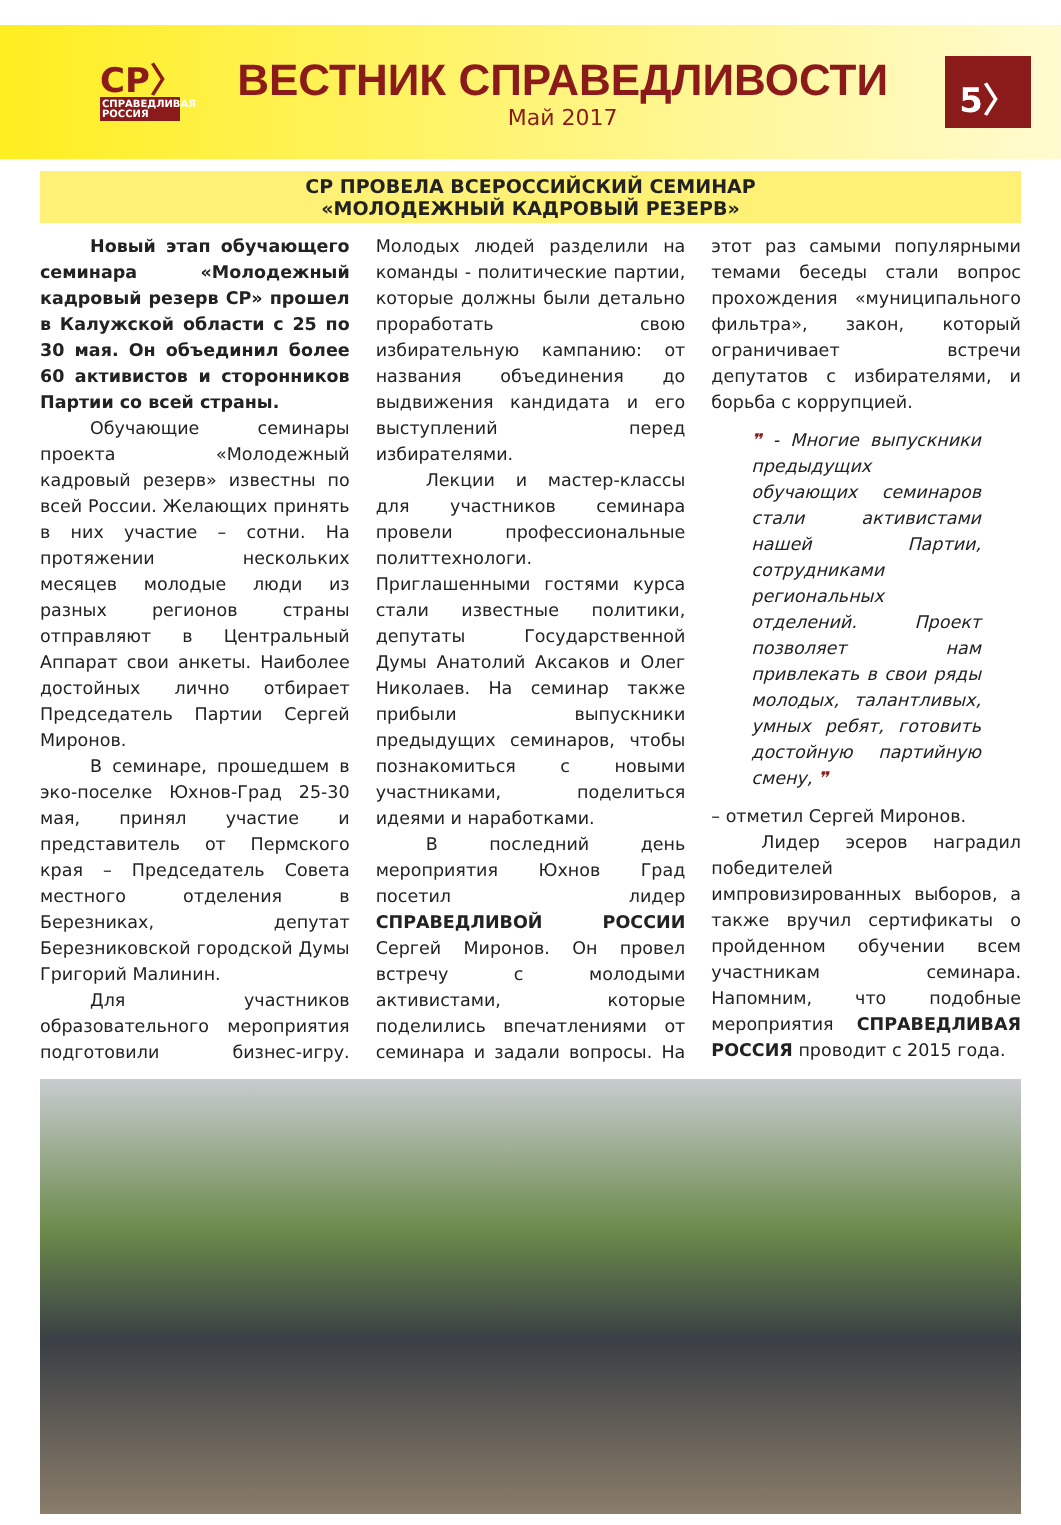СР〉
СПРАВЕДЛИВАЯ РОССИЯ
ВЕСТНИК СПРАВЕДЛИВОСТИ
Май 2017
5〉
СР ПРОВЕЛА ВСЕРОССИЙСКИЙ СЕМИНАР
«МОЛОДЕЖНЫЙ КАДРОВЫЙ РЕЗЕРВ»
Новый этап обучающего семинара «Молодежный кадровый резерв СР» прошел в Калужской области с 25 по 30 мая. Он объединил более 60 активистов и сторонников Партии со всей страны.
Обучающие семинары проекта «Молодежный кадровый резерв» известны по всей России. Желающих принять в них участие – сотни. На протяжении нескольких месяцев молодые люди из разных регионов страны отправляют в Центральный Аппарат свои анкеты. Наиболее достойных лично отбирает Председатель Партии Сергей Миронов.
В семинаре, прошедшем в эко-поселке Юхнов-Град 25-30 мая, принял участие и представитель от Пермского края – Председатель Совета местного отделения в Березниках, депутат Березниковской городской Думы Григорий Малинин.
Для участников образовательного мероприятия подготовили бизнес-игру. Молодых людей разделили на команды - политические партии, которые должны были детально проработать свою избирательную кампанию: от названия объединения до выдвижения кандидата и его выступлений перед избирателями.
Лекции и мастер-классы для участников семинара провели профессиональные политтехнологи. Приглашенными гостями курса стали известные политики, депутаты Государственной Думы Анатолий Аксаков и Олег Николаев. На семинар также прибыли выпускники предыдущих семинаров, чтобы познакомиться с новыми участниками, поделиться идеями и наработками.
В последний день мероприятия Юхнов Град посетил лидер СПРАВЕДЛИВОЙ РОССИИ Сергей Миронов. Он провел встречу с молодыми активистами, которые поделились впечатлениями от семинара и задали вопросы. На этот раз самыми популярными темами беседы стали вопрос прохождения «муниципального фильтра», закон, который ограничивает встречи депутатов с избирателями, и борьба с коррупцией.
❞ - Многие выпускники предыдущих обучающих семинаров стали активистами нашей Партии, сотрудниками региональных отделений. Проект позволяет нам привлекать в свои ряды молодых, талантливых, умных ребят, готовить достойную партийную смену, ❞
– отметил Сергей Миронов.
Лидер эсеров наградил победителей импровизированных выборов, а также вручил сертификаты о пройденном обучении всем участникам семинара. Напомним, что подобные мероприятия СПРАВЕДЛИВАЯ РОССИЯ проводит с 2015 года.